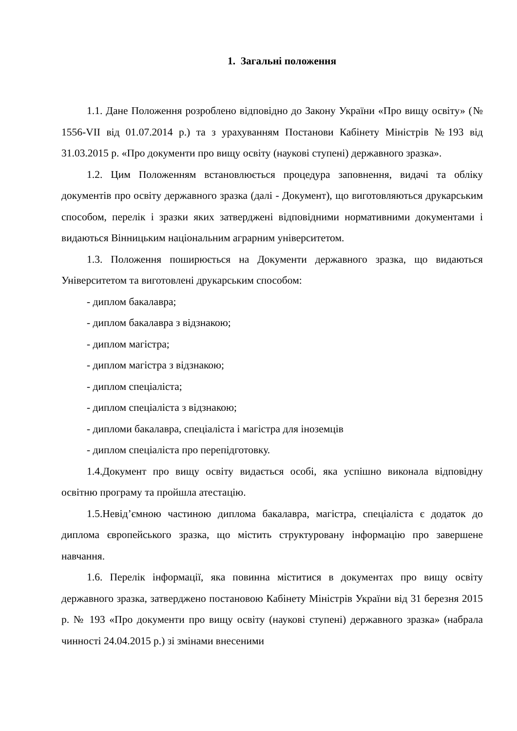1. Загальні положення
1.1. Дане Положення розроблено відповідно до Закону України «Про вищу освіту» (№ 1556-VII від 01.07.2014 р.) та з урахуванням Постанови Кабінету Міністрів №193 від 31.03.2015 р. «Про документи про вищу освіту (наукові ступені) державного зразка».
1.2. Цим Положенням встановлюється процедура заповнення, видачі та обліку документів про освіту державного зразка (далі - Документ), що виготовляються друкарським способом, перелік і зразки яких затверджені відповідними нормативними документами і видаються Вінницьким національним аграрним університетом.
1.3. Положення поширюється на Документи державного зразка, що видаються Університетом та виготовлені друкарським способом:
- диплом бакалавра;
- диплом бакалавра з відзнакою;
- диплом магістра;
- диплом магістра з відзнакою;
- диплом спеціаліста;
- диплом спеціаліста з відзнакою;
- дипломи бакалавра, спеціаліста і магістра для іноземців
- диплом спеціаліста про перепідготовку.
1.4.Документ про вищу освіту видається особі, яка успішно виконала відповідну освітню програму та пройшла атестацію.
1.5.Невід’ємною частиною диплома бакалавра, магістра, спеціаліста є додаток до диплома європейського зразка, що містить структуровану інформацію про завершене навчання.
1.6. Перелік інформації, яка повинна міститися в документах про вищу освіту державного зразка, затверджено постановою Кабінету Міністрів України від 31 березня 2015 р. № 193 «Про документи про вищу освіту (наукові ступені) державного зразка» (набрала чинності 24.04.2015 р.) зі змінами внесеними